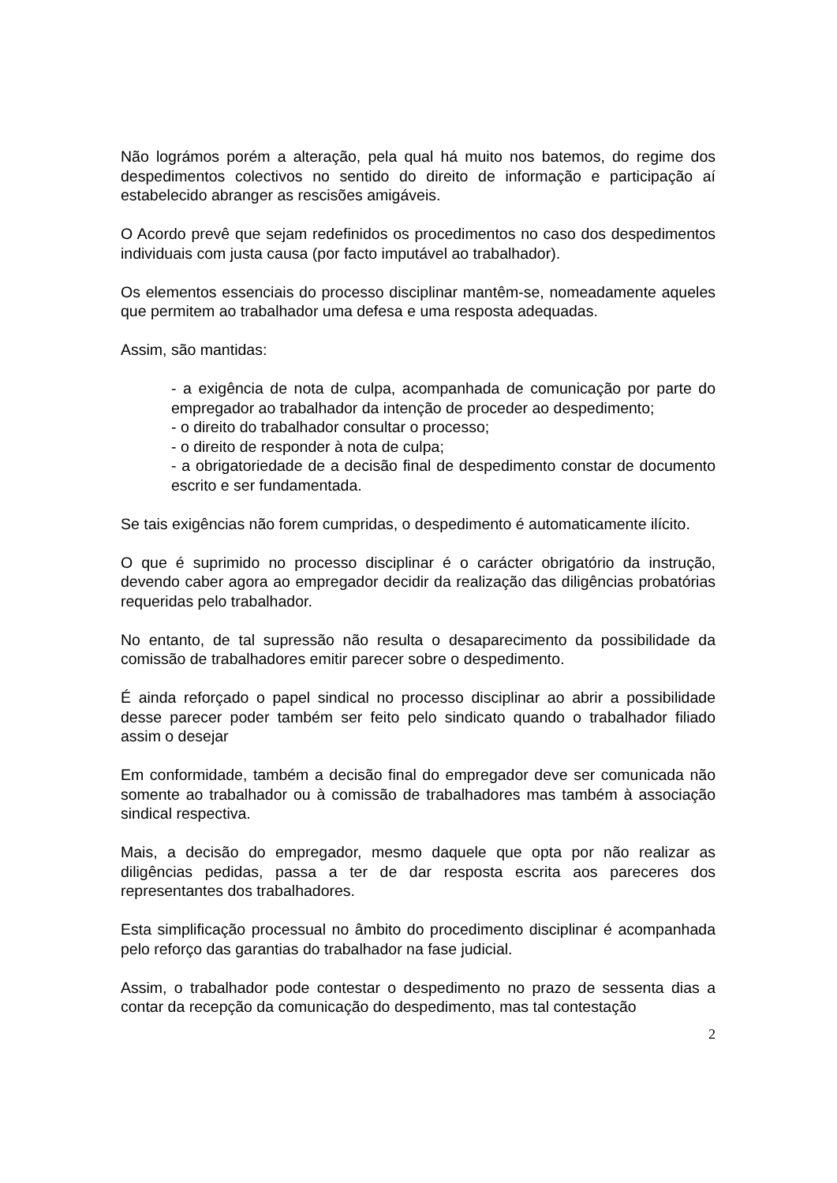Não lográmos porém a alteração, pela qual há muito nos batemos, do regime dos despedimentos colectivos no sentido do direito de informação e participação aí estabelecido abranger as rescisões amigáveis.
O Acordo prevê que sejam redefinidos os procedimentos no caso dos despedimentos individuais com justa causa (por facto imputável ao trabalhador).
Os elementos essenciais do processo disciplinar mantêm-se, nomeadamente aqueles que permitem ao trabalhador uma defesa e uma resposta adequadas.
Assim, são mantidas:
- a exigência de nota de culpa, acompanhada de comunicação por parte do empregador ao trabalhador da intenção de proceder ao despedimento;
- o direito do trabalhador consultar o processo;
- o direito de responder à nota de culpa;
- a obrigatoriedade de a decisão final de despedimento constar de documento escrito e ser fundamentada.
Se tais exigências não forem cumpridas, o despedimento é automaticamente ilícito.
O que é suprimido no processo disciplinar é o carácter obrigatório da instrução, devendo caber agora ao empregador decidir da realização das diligências probatórias requeridas pelo trabalhador.
No entanto, de tal supressão não resulta o desaparecimento da possibilidade da comissão de trabalhadores emitir parecer sobre o despedimento.
É ainda reforçado o papel sindical no processo disciplinar ao abrir a possibilidade desse parecer poder também ser feito pelo sindicato quando o trabalhador filiado assim o desejar
Em conformidade, também a decisão final do empregador deve ser comunicada não somente ao trabalhador ou à comissão de trabalhadores mas também à associação sindical respectiva.
Mais, a decisão do empregador, mesmo daquele que opta por não realizar as diligências pedidas, passa a ter de dar resposta escrita aos pareceres dos representantes dos trabalhadores.
Esta simplificação processual no âmbito do procedimento disciplinar é acompanhada pelo reforço das garantias do trabalhador na fase judicial.
Assim, o trabalhador pode contestar o despedimento no prazo de sessenta dias a contar da recepção da comunicação do despedimento, mas tal contestação
2